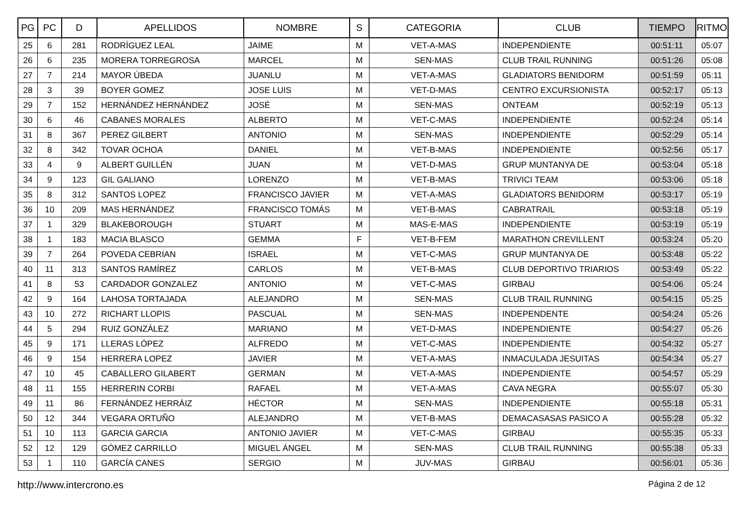| PG | PC | D | APELLIDOS | NOMBRE | S | CATEGORIA | CLUB | TIEMPO | RITMO |
| --- | --- | --- | --- | --- | --- | --- | --- | --- | --- |
| 25 | 6 | 281 | RODRÍGUEZ LEAL | JAIME | M | VET-A-MAS | INDEPENDIENTE | 00:51:11 | 05:07 |
| 26 | 6 | 235 | MORERA TORREGROSA | MARCEL | M | SEN-MAS | CLUB TRAIL RUNNING | 00:51:26 | 05:08 |
| 27 | 7 | 214 | MAYOR ÚBEDA | JUANLU | M | VET-A-MAS | GLADIATORS BENIDORM | 00:51:59 | 05:11 |
| 28 | 3 | 39 | BOYER GOMEZ | JOSE LUIS | M | VET-D-MAS | CENTRO EXCURSIONISTA | 00:52:17 | 05:13 |
| 29 | 7 | 152 | HERNÁNDEZ HERNÁNDEZ | JOSÉ | M | SEN-MAS | ONTEAM | 00:52:19 | 05:13 |
| 30 | 6 | 46 | CABANES MORALES | ALBERTO | M | VET-C-MAS | INDEPENDIENTE | 00:52:24 | 05:14 |
| 31 | 8 | 367 | PEREZ GILBERT | ANTONIO | M | SEN-MAS | INDEPENDIENTE | 00:52:29 | 05:14 |
| 32 | 8 | 342 | TOVAR OCHOA | DANIEL | M | VET-B-MAS | INDEPENDIENTE | 00:52:56 | 05:17 |
| 33 | 4 | 9 | ALBERT GUILLÉN | JUAN | M | VET-D-MAS | GRUP MUNTANYA DE | 00:53:04 | 05:18 |
| 34 | 9 | 123 | GIL GALIANO | LORENZO | M | VET-B-MAS | TRIVICI TEAM | 00:53:06 | 05:18 |
| 35 | 8 | 312 | SANTOS LOPEZ | FRANCISCO JAVIER | M | VET-A-MAS | GLADIATORS BENIDORM | 00:53:17 | 05:19 |
| 36 | 10 | 209 | MAS HERNÁNDEZ | FRANCISCO TOMÁS | M | VET-B-MAS | CABRATRAIL | 00:53:18 | 05:19 |
| 37 | 1 | 329 | BLAKEBOROUGH | STUART | M | MAS-E-MAS | INDEPENDIENTE | 00:53:19 | 05:19 |
| 38 | 1 | 183 | MACIA BLASCO | GEMMA | F | VET-B-FEM | MARATHON CREVILLENT | 00:53:24 | 05:20 |
| 39 | 7 | 264 | POVEDA CEBRIAN | ISRAEL | M | VET-C-MAS | GRUP MUNTANYA DE | 00:53:48 | 05:22 |
| 40 | 11 | 313 | SANTOS RAMÍREZ | CARLOS | M | VET-B-MAS | CLUB DEPORTIVO TRIARIOS | 00:53:49 | 05:22 |
| 41 | 8 | 53 | CARDADOR GONZALEZ | ANTONIO | M | VET-C-MAS | GIRBAU | 00:54:06 | 05:24 |
| 42 | 9 | 164 | LAHOSA TORTAJADA | ALEJANDRO | M | SEN-MAS | CLUB TRAIL RUNNING | 00:54:15 | 05:25 |
| 43 | 10 | 272 | RICHART LLOPIS | PASCUAL | M | SEN-MAS | INDEPENDENTE | 00:54:24 | 05:26 |
| 44 | 5 | 294 | RUIZ GONZÁLEZ | MARIANO | M | VET-D-MAS | INDEPENDIENTE | 00:54:27 | 05:26 |
| 45 | 9 | 171 | LLERAS LÓPEZ | ALFREDO | M | VET-C-MAS | INDEPENDIENTE | 00:54:32 | 05:27 |
| 46 | 9 | 154 | HERRERA LOPEZ | JAVIER | M | VET-A-MAS | INMACULADA JESUITAS | 00:54:34 | 05:27 |
| 47 | 10 | 45 | CABALLERO GILABERT | GERMAN | M | VET-A-MAS | INDEPENDIENTE | 00:54:57 | 05:29 |
| 48 | 11 | 155 | HERRERIN CORBI | RAFAEL | M | VET-A-MAS | CAVA NEGRA | 00:55:07 | 05:30 |
| 49 | 11 | 86 | FERNÁNDEZ HERRÁIZ | HÉCTOR | M | SEN-MAS | INDEPENDIENTE | 00:55:18 | 05:31 |
| 50 | 12 | 344 | VEGARA ORTUÑO | ALEJANDRO | M | VET-B-MAS | DEMACASASAS PASICO A | 00:55:28 | 05:32 |
| 51 | 10 | 113 | GARCIA GARCIA | ANTONIO JAVIER | M | VET-C-MAS | GIRBAU | 00:55:35 | 05:33 |
| 52 | 12 | 129 | GÓMEZ CARRILLO | MIGUEL ÁNGEL | M | SEN-MAS | CLUB TRAIL RUNNING | 00:55:38 | 05:33 |
| 53 | 1 | 110 | GARCÍA CANES | SERGIO | M | JUV-MAS | GIRBAU | 00:56:01 | 05:36 |
http://www.intercrono.es Página 2 de 12